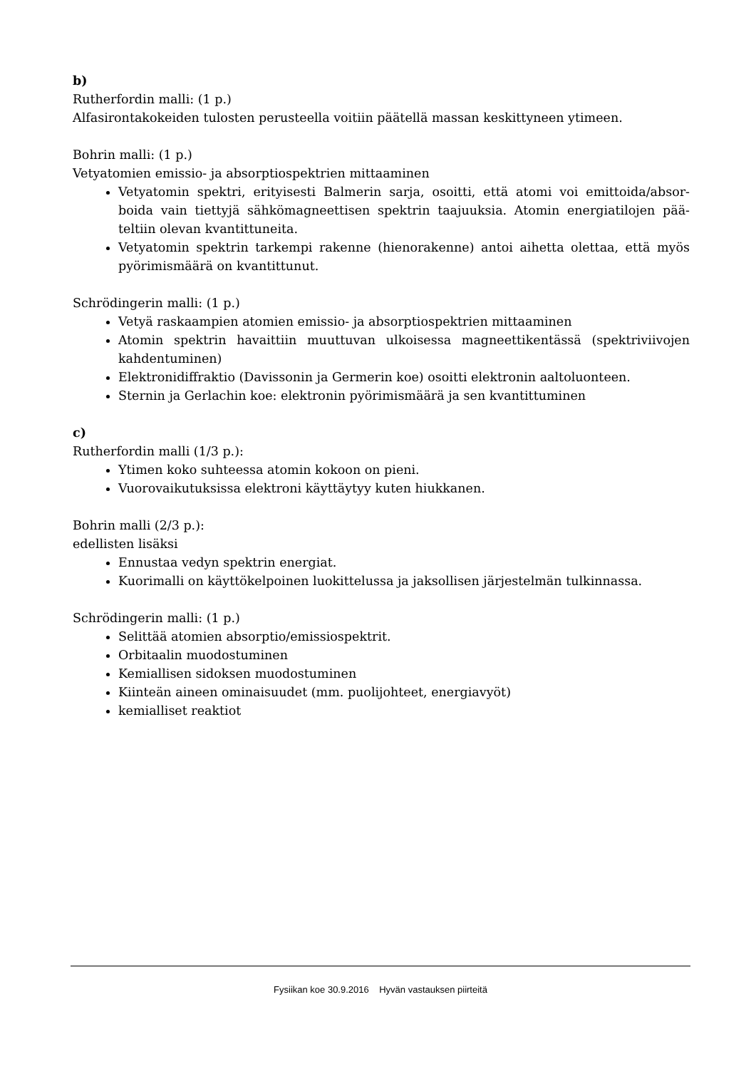b)
Rutherfordin malli: (1 p.)
Alfasirontakokeiden tulosten perusteella voitiin päätellä massan keskittyneen ytimeen.
Bohrin malli: (1 p.)
Vetyatomien emissio- ja absorptiospektrien mittaaminen
Vetyatomin spektri, erityisesti Balmerin sarja, osoitti, että atomi voi emittoida/absor-boida vain tiettyjä sähkömagneettisen spektrin taajuuksia. Atomin energiatilojen pää-teltiin olevan kvantittuneita.
Vetyatomin spektrin tarkempi rakenne (hienorakenne) antoi aihetta olettaa, että myös pyörimismäärä on kvantittunut.
Schrödingerin malli: (1 p.)
Vetyä raskaampien atomien emissio- ja absorptiospektrien mittaaminen
Atomin spektrin havaittiin muuttuvan ulkoisessa magneettikentässä (spektriviivojen kahdentuminen)
Elektronidiffraktio (Davissonin ja Germerin koe) osoitti elektronin aaltoluonteen.
Sternin ja Gerlachin koe: elektronin pyörimismäärä ja sen kvantittuminen
c)
Rutherfordin malli (1/3 p.):
Ytimen koko suhteessa atomin kokoon on pieni.
Vuorovaikutuksissa elektroni käyttäytyy kuten hiukkanen.
Bohrin malli (2/3 p.):
edellisten lisäksi
Ennustaa vedyn spektrin energiat.
Kuorimalli on käyttökelpoinen luokittelussa ja jaksollisen järjestelmän tulkinnassa.
Schrödingerin malli: (1 p.)
Selittää atomien absorptio/emissiospektrit.
Orbitaalin muodostuminen
Kemiallisen sidoksen muodostuminen
Kiinteän aineen ominaisuudet (mm. puolijohteet, energiavyöt)
kemialliset reaktiot
Fysiikan koe 30.9.2016 Hyvän vastauksen piirteitä